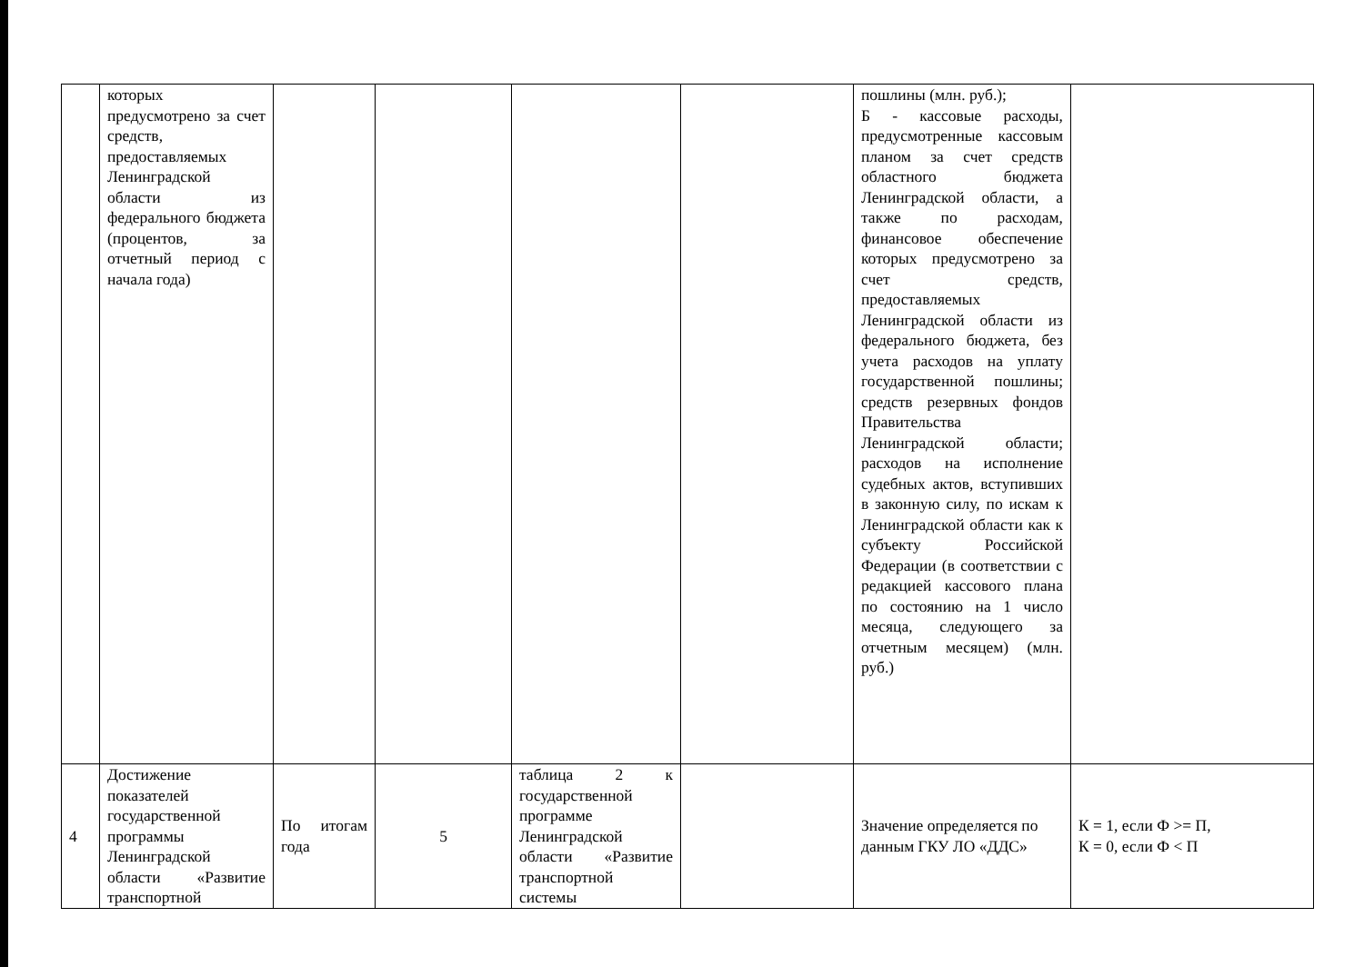| | которых предусмотрено за счет средств, предоставляемых Ленинградской области из федерального бюджета (процентов, за отчетный период с начала года) | | | | | пошлины (млн. руб.); Б - кассовые расходы, предусмотренные кассовым планом за счет средств областного бюджета Ленинградской области, а также по расходам, финансовое обеспечение которых предусмотрено за счет средств, предоставляемых Ленинградской области из федерального бюджета, без учета расходов на уплату государственной пошлины; средств резервных фондов Правительства Ленинградской области; расходов на исполнение судебных актов, вступивших в законную силу, по искам к Ленинградской области как к субъекту Российской Федерации (в соответствии с редакцией кассового плана по состоянию на 1 число месяца, следующего за отчетным месяцем) (млн. руб.) | |
| 4 | Достижение показателей государственной программы Ленинградской области «Развитие транспортной | По итогам года | 5 | таблица 2 к государственной программе Ленинградской области «Развитие транспортной системы | | Значение определяется по данным ГКУ ЛО «ДДС» | К = 1, если Ф >= П, К = 0, если Ф < П |